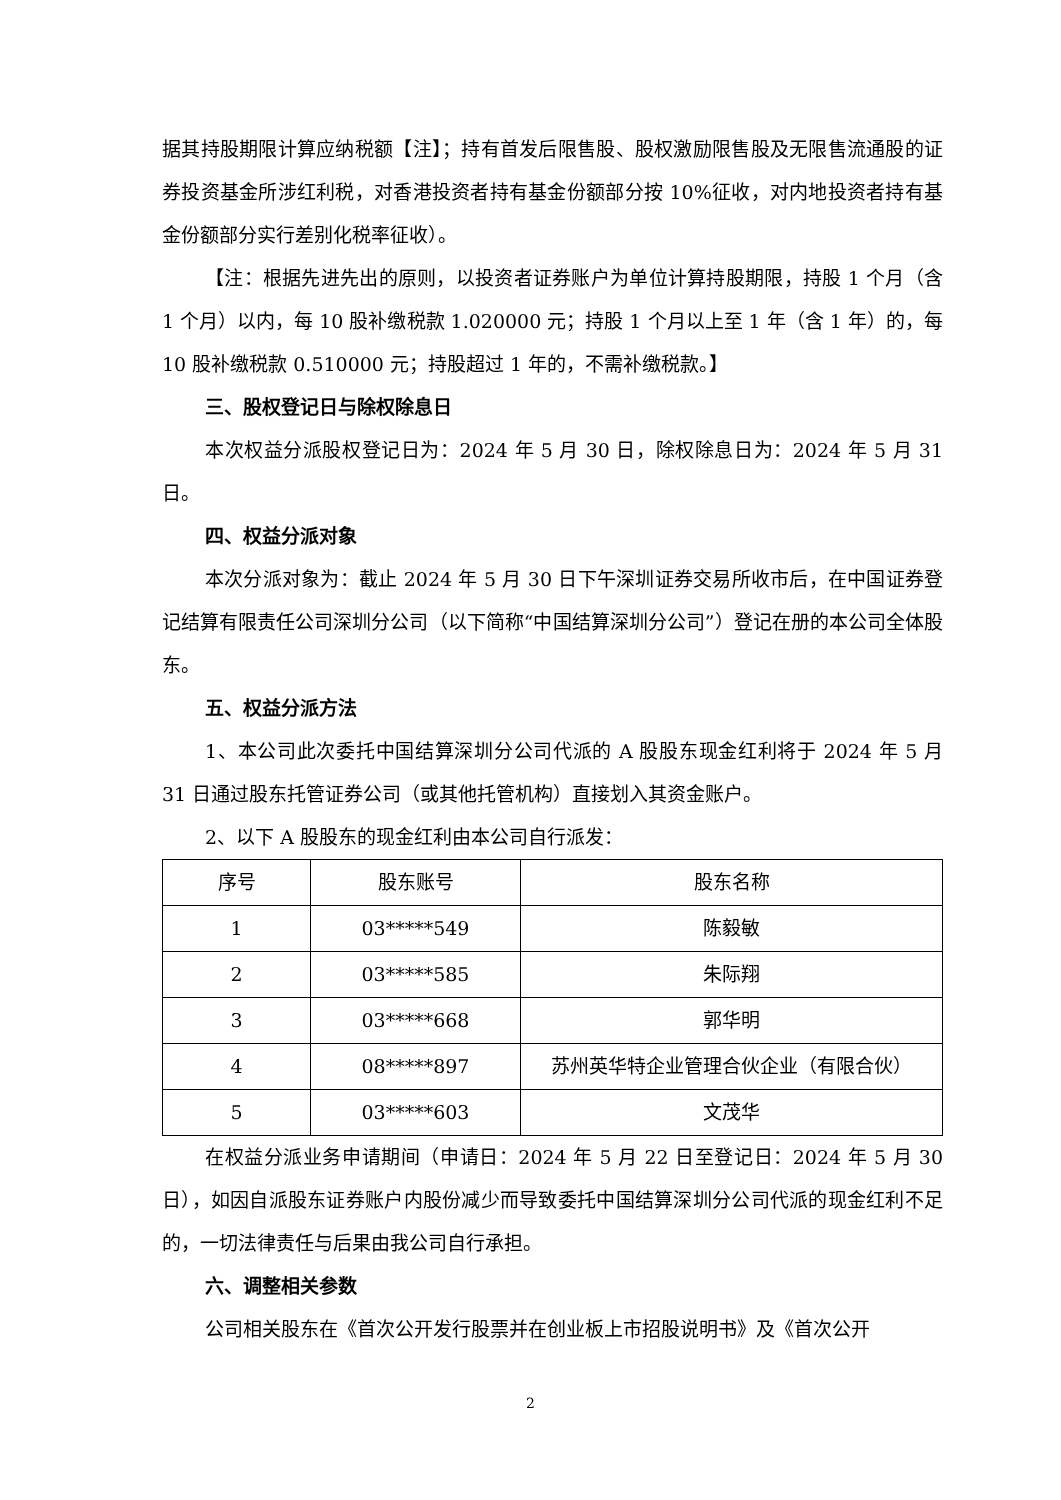据其持股期限计算应纳税额【注】；持有首发后限售股、股权激励限售股及无限售流通股的证券投资基金所涉红利税，对香港投资者持有基金份额部分按 10%征收，对内地投资者持有基金份额部分实行差别化税率征收）。
【注：根据先进先出的原则，以投资者证券账户为单位计算持股期限，持股 1 个月（含 1 个月）以内，每 10 股补缴税款 1.020000 元；持股 1 个月以上至 1 年（含 1 年）的，每 10 股补缴税款 0.510000 元；持股超过 1 年的，不需补缴税款。】
三、股权登记日与除权除息日
本次权益分派股权登记日为：2024 年 5 月 30 日，除权除息日为：2024 年 5 月 31 日。
四、权益分派对象
本次分派对象为：截止 2024 年 5 月 30 日下午深圳证券交易所收市后，在中国证券登记结算有限责任公司深圳分公司（以下简称“中国结算深圳分公司”）登记在册的本公司全体股东。
五、权益分派方法
1、本公司此次委托中国结算深圳分公司代派的 A 股股东现金红利将于 2024 年 5 月 31 日通过股东托管证券公司（或其他托管机构）直接划入其资金账户。
2、以下 A 股股东的现金红利由本公司自行派发：
| 序号 | 股东账号 | 股东名称 |
| --- | --- | --- |
| 1 | 03*****549 | 陈毅敏 |
| 2 | 03*****585 | 朱际翔 |
| 3 | 03*****668 | 郭华明 |
| 4 | 08*****897 | 苏州英华特企业管理合伙企业（有限合伙） |
| 5 | 03*****603 | 文茂华 |
在权益分派业务申请期间（申请日：2024 年 5 月 22 日至登记日：2024 年 5 月 30 日），如因自派股东证券账户内股份减少而导致委托中国结算深圳分公司代派的现金红利不足的，一切法律责任与后果由我公司自行承担。
六、调整相关参数
公司相关股东在《首次公开发行股票并在创业板上市招股说明书》及《首次公开
2